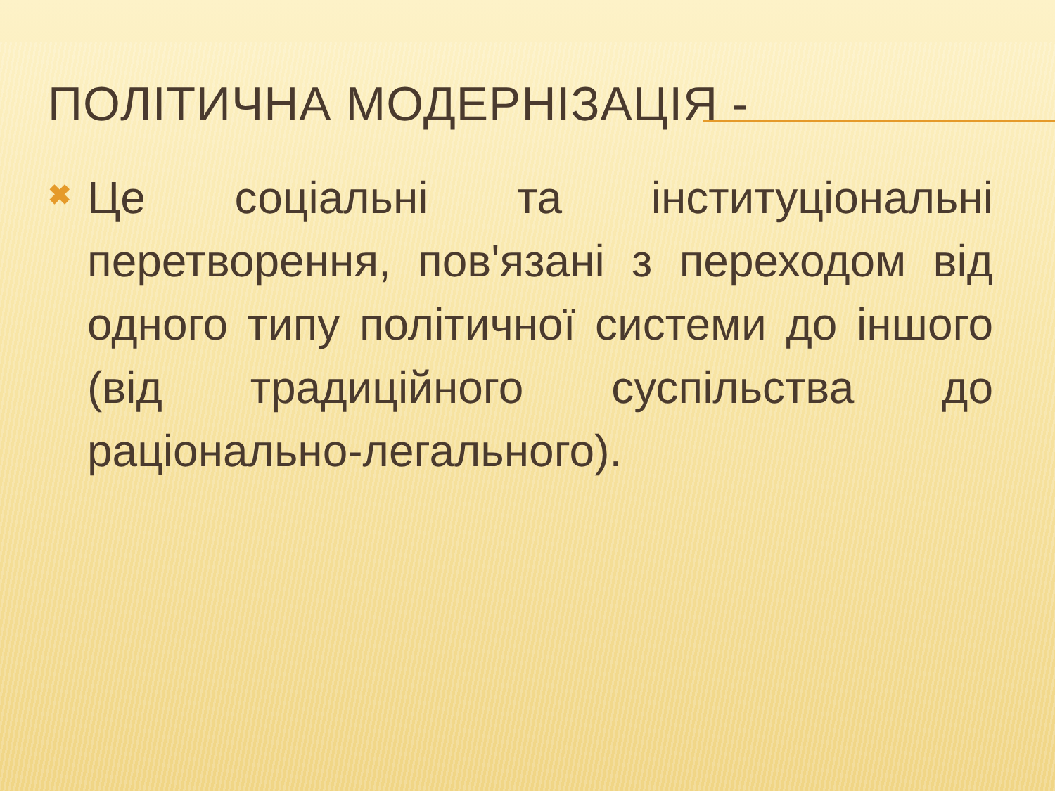ПОЛІТИЧНА МОДЕРНІЗАЦІЯ -
✖
Це соціальні та інституціональні перетворення, пов'язані з переходом від одного типу політичної системи до іншого (від традиційного суспільства до раціонально-легального).